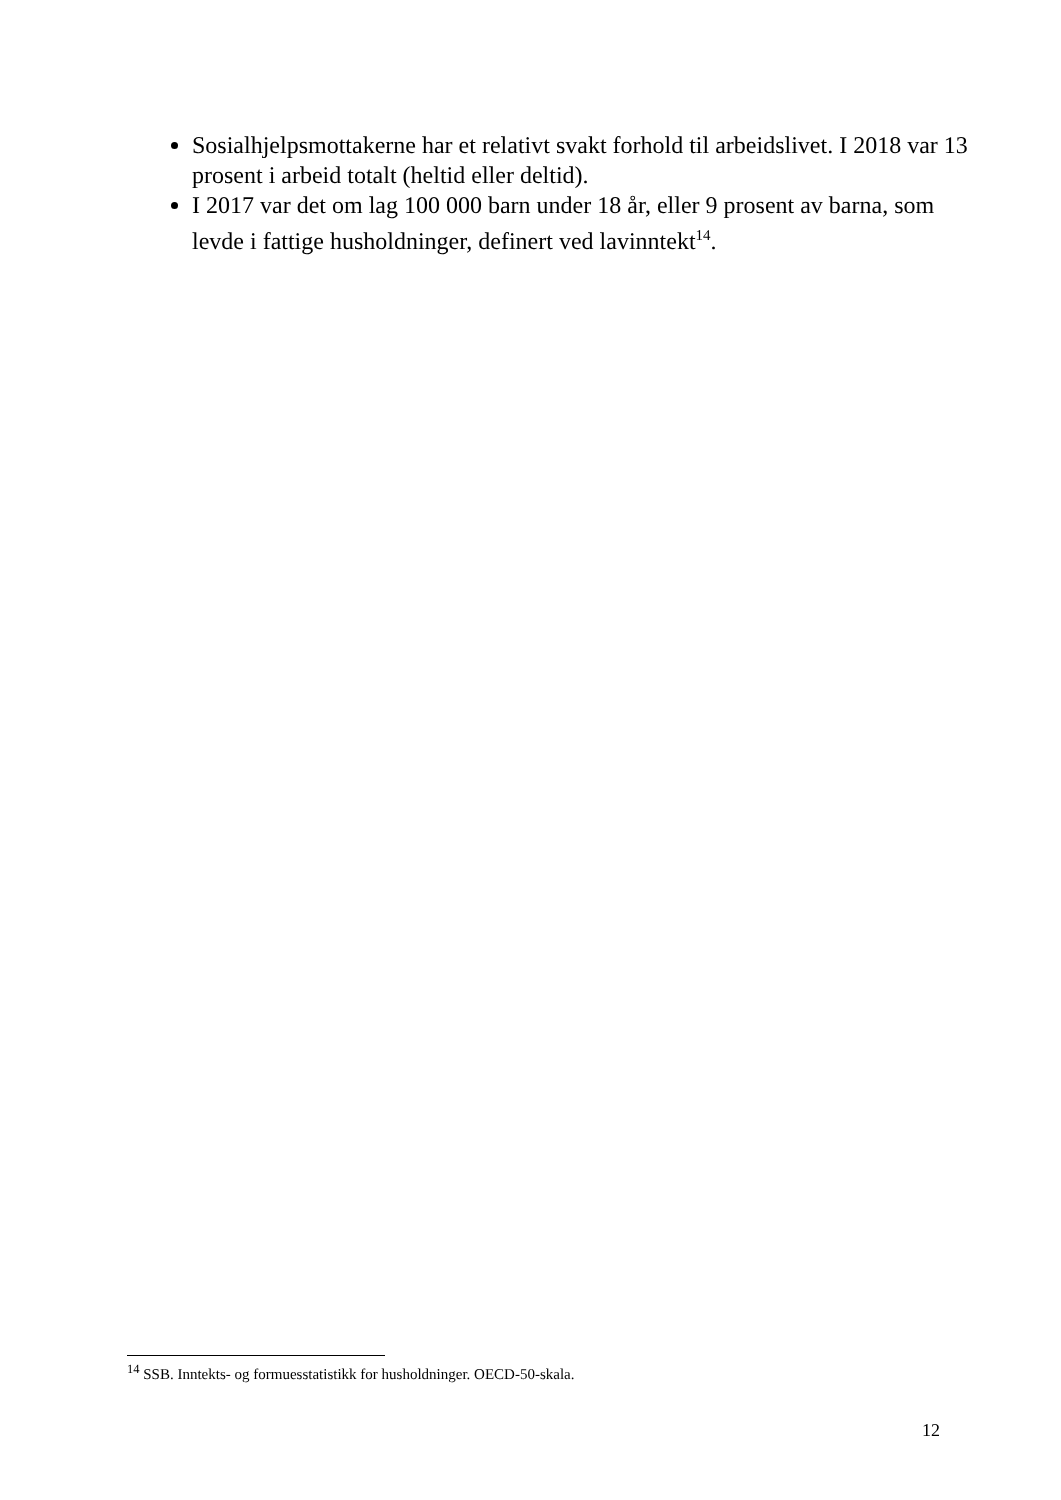Sosialhjelpsmottakerne har et relativt svakt forhold til arbeidslivet. I 2018 var 13 prosent i arbeid totalt (heltid eller deltid).
I 2017 var det om lag 100 000 barn under 18 år, eller 9 prosent av barna, som levde i fattige husholdninger, definert ved lavinntekt<sup>14</sup>.
<sup>14</sup> SSB. Inntekts- og formuesstatistikk for husholdninger. OECD-50-skala.
12